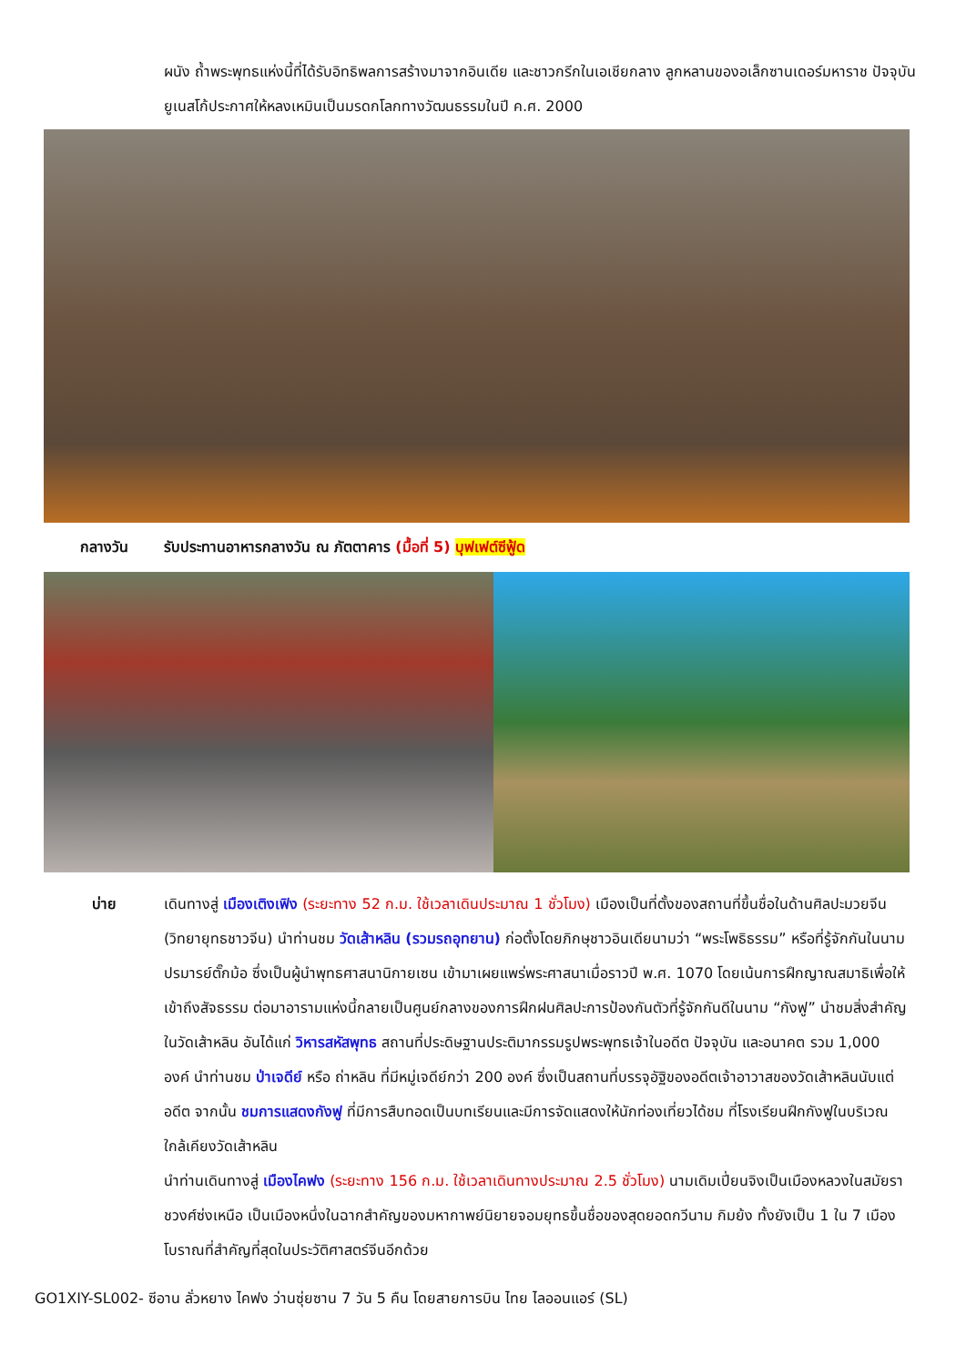ผนัง ถ้ำพระพุทธแห่งนี้ที่ได้รับอิทธิพลการสร้างมาจากอินเดีย และชาวกรีกในเอเชียกลาง ลูกหลานของอเล็กซานเดอร์มหาราช ปัจจุบันยูเนสโก้ประกาศให้หลงเหมินเป็นมรดกโลกทางวัฒนธรรมในปี ค.ศ. 2000
กลางวัน รับประทานอาหารกลางวัน ณ ภัตตาคาร (มื้อที่ 5) บุฟเฟต์ซีฟู้ด
บ่าย เดินทางสู่ เมืองเติงเฟิง (ระยะทาง 52 ก.ม. ใช้เวลาเดินประมาณ 1 ชั่วโมง) เมืองเป็นที่ตั้งของสถานที่ขึ้นชื่อในด้านศิลปะมวยจีน (วิทยายุทธชาวจีน) นำท่านชม วัดเส้าหลิน (รวมรถอุทยาน) ก่อตั้งโดยภิกษุชาวอินเดียนามว่า “พระโพธิธรรม” หรือที่รู้จักกันในนามปรมารย์ตั๊กม้อ ซึ่งเป็นผู้นำพุทธศาสนานิกายเซน เข้ามาเผยแพร่พระศาสนาเมื่อราวปี พ.ศ. 1070 โดยเน้นการฝึกญาณสมาธิเพื่อให้เข้าถึงสัจธรรม ต่อมาอารามแห่งนี้กลายเป็นศูนย์กลางของการฝึกฝนศิลปะการป้องกันตัวที่รู้จักกันดีในนาม “กังฟู” นำชมสิ่งสำคัญในวัดเส้าหลิน อันได้แก่ วิหารสหัสพุทธ สถานที่ประดิษฐานประติมากรรมรูปพระพุทธเจ้าในอดีต ปัจจุบัน และอนาคต รวม 1,000 องค์ นำท่านชม ป่าเจดีย์ หรือ ถ่าหลิน ที่มีหมู่เจดีย์กว่า 200 องค์ ซึ่งเป็นสถานที่บรรจุอัฐิของอดีตเจ้าอาวาสของวัดเส้าหลินนับแต่อดีต จากนั้น ชมการแสดงกังฟู ที่มีการสืบทอดเป็นบทเรียนและมีการจัดแสดงให้นักท่องเที่ยวได้ชม ที่โรงเรียนฝึกกังฟูในบริเวณใกล้เคียงวัดเส้าหลิน
นำท่านเดินทางสู่ เมืองไคฟง (ระยะทาง 156 ก.ม. ใช้เวลาเดินทางประมาณ 2.5 ชั่วโมง) นามเดิมเปี่ยนจิงเป็นเมืองหลวงในสมัยราชวงศ์ซ่งเหนือ เป็นเมืองหนึ่งในฉากสำคัญของมหากาพย์นิยายจอมยุทธขึ้นชื่อของสุดยอดกวีนาม กิมย้ง ทั้งยังเป็น 1 ใน 7 เมืองโบราณที่สำคัญที่สุดในประวัติศาสตร์จีนอีกด้วย
GO1XIY-SL002- ซีอาน ลั่วหยาง ไคฟง ว่านซุ่ยซาน 7 วัน 5 คืน โดยสายการบิน ไทย ไลออนแอร์ (SL)